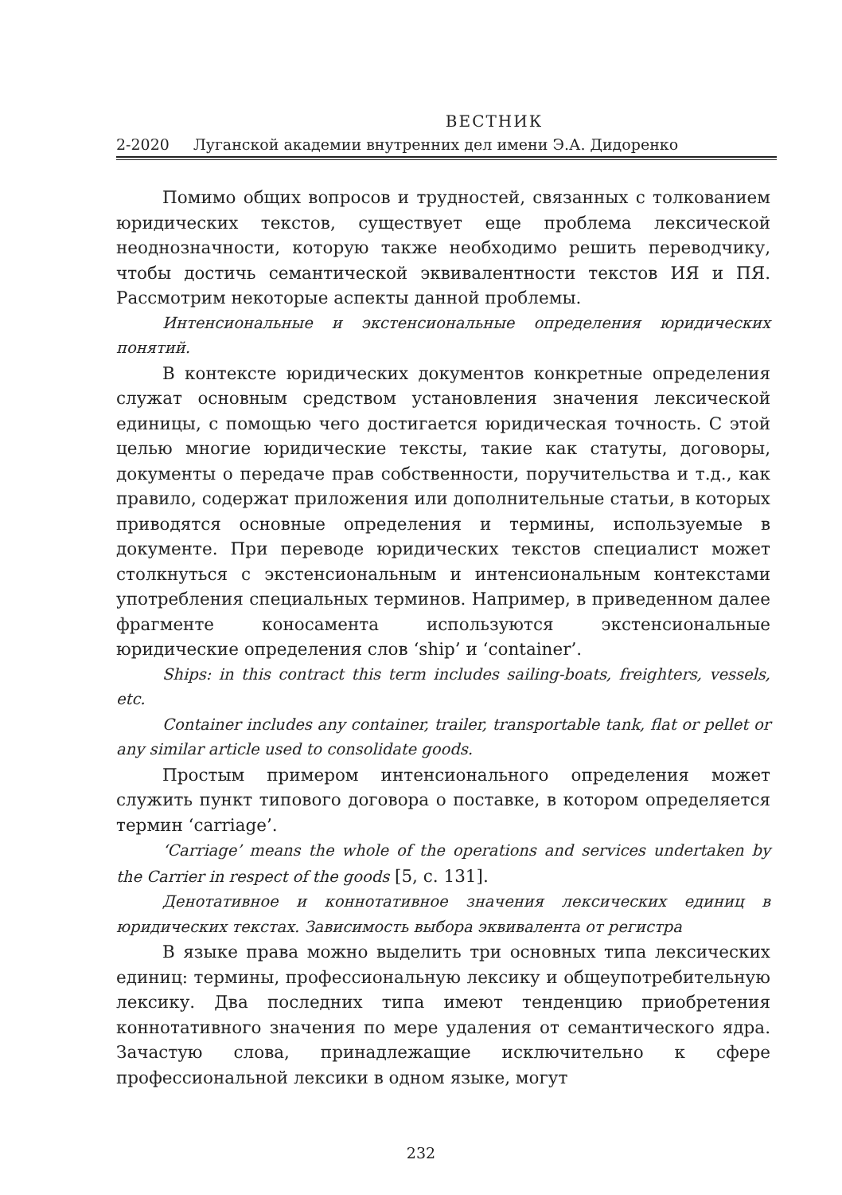ВЕСТНИК
2-2020 Луганской академии внутренних дел имени Э.А. Дидоренко
Помимо общих вопросов и трудностей, связанных с толкованием юридических текстов, существует еще проблема лексической неоднозначности, которую также необходимо решить переводчику, чтобы достичь семантической эквивалентности текстов ИЯ и ПЯ. Рассмотрим некоторые аспекты данной проблемы.
Интенсиональные и экстенсиональные определения юридических понятий.
В контексте юридических документов конкретные определения служат основным средством установления значения лексической единицы, с помощью чего достигается юридическая точность. С этой целью многие юридические тексты, такие как статуты, договоры, документы о передаче прав собственности, поручительства и т.д., как правило, содержат приложения или дополнительные статьи, в которых приводятся основные определения и термины, используемые в документе. При переводе юридических текстов специалист может столкнуться с экстенсиональным и интенсиональным контекстами употребления специальных терминов. Например, в приведенном далее фрагменте коносамента используются экстенсиональные юридические определения слов ‘ship’ и ‘container’.
Ships: in this contract this term includes sailing-boats, freighters, vessels, etc.
Container includes any container, trailer, transportable tank, flat or pellet or any similar article used to consolidate goods.
Простым примером интенсионального определения может служить пункт типового договора о поставке, в котором определяется термин ‘carriage’.
‘Carriage’ means the whole of the operations and services undertaken by the Carrier in respect of the goods [5, с. 131].
Денотативное и коннотативное значения лексических единиц в юридических текстах. Зависимость выбора эквивалента от регистра
В языке права можно выделить три основных типа лексических единиц: термины, профессиональную лексику и общеупотребительную лексику. Два последних типа имеют тенденцию приобретения коннотативного значения по мере удаления от семантического ядра. Зачастую слова, принадлежащие исключительно к сфере профессиональной лексики в одном языке, могут
232